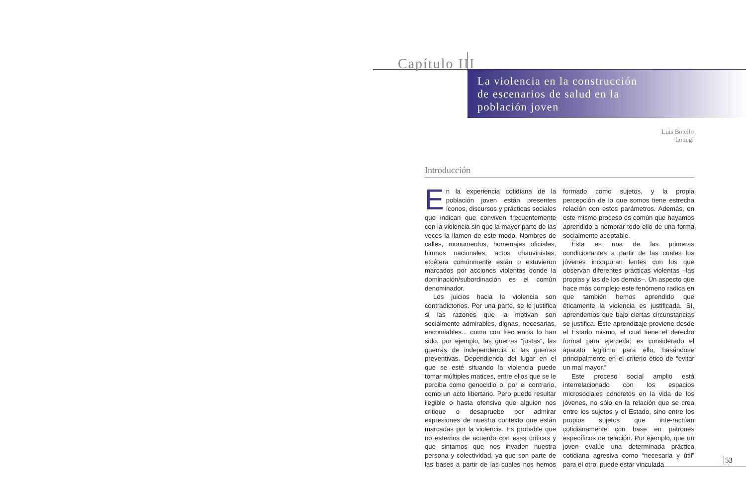Capítulo III
La violencia en la construcción
de escenarios de salud en la
población joven
Luis Botello
Lonngi
Introducción
En la experiencia cotidiana de la población joven están presentes íconos, discursos y prácticas sociales que indican que conviven frecuentemente con la violencia sin que la mayor parte de las veces la llamen de este modo. Nombres de calles, monumentos, homenajes oficiales, himnos nacionales, actos chauvinistas, etcétera comúnmente están o estuvieron marcados por acciones violentas donde la dominación/subordinación es el común denominador.
Los juicios hacia la violencia son contradictorios. Por una parte, se le justifica si las razones que la motivan son socialmente admirables, dignas, necesarias, encomiables... como con frecuencia lo han sido, por ejemplo, las guerras “justas”, las guerras de independencia o las guerras preventivas. Dependiendo del lugar en el que se esté situando la violencia puede tomar múltiples matices, entre ellos que se le perciba como genocidio o, por el contrario, como un acto libertario. Pero puede resultar ilegible o hasta ofensivo que alguien nos critique o desapruebe por admirar expresiones de nuestro contexto que están marcadas por la violencia. Es probable que no estemos de acuerdo con esas críticas y que sintamos que nos invaden nuestra persona y colectividad, ya que son parte de las bases a partir de las cuales nos hemos formado como sujetos, y la propia percepción de lo que somos tiene estrecha relación con estos parámetros. Además, en este mismo proceso es común que hayamos aprendido a nombrar todo ello de una forma socialmente aceptable.
Ésta es una de las primeras condicionantes a partir de las cuales los jóvenes incorporan lentes con los que observan diferentes prácticas violentas –las propias y las de los demás–. Un aspecto que hace más complejo este fenómeno radica en que también hemos aprendido que éticamente la violencia es justificada. Sí, aprendemos que bajo ciertas circunstancias se justifica. Este aprendizaje proviene desde el Estado mismo, el cual tiene el derecho formal para ejercerla; es considerado el aparato legítimo para ello, basándose principalmente en el criterio ético de “evitar un mal mayor.”
Este proceso social amplio está interrelacionado con los espacios microsociales concretos en la vida de los jóvenes, no sólo en la relación que se crea entre los sujetos y el Estado, sino entre los propios sujetos que inte-ractúan cotidianamente con base en patrones específicos de relación. Por ejemplo, que un joven evalúe una determinada práctica cotidiana agresiva como “necesaria y útil” para el otro, puede estar vinculada
53